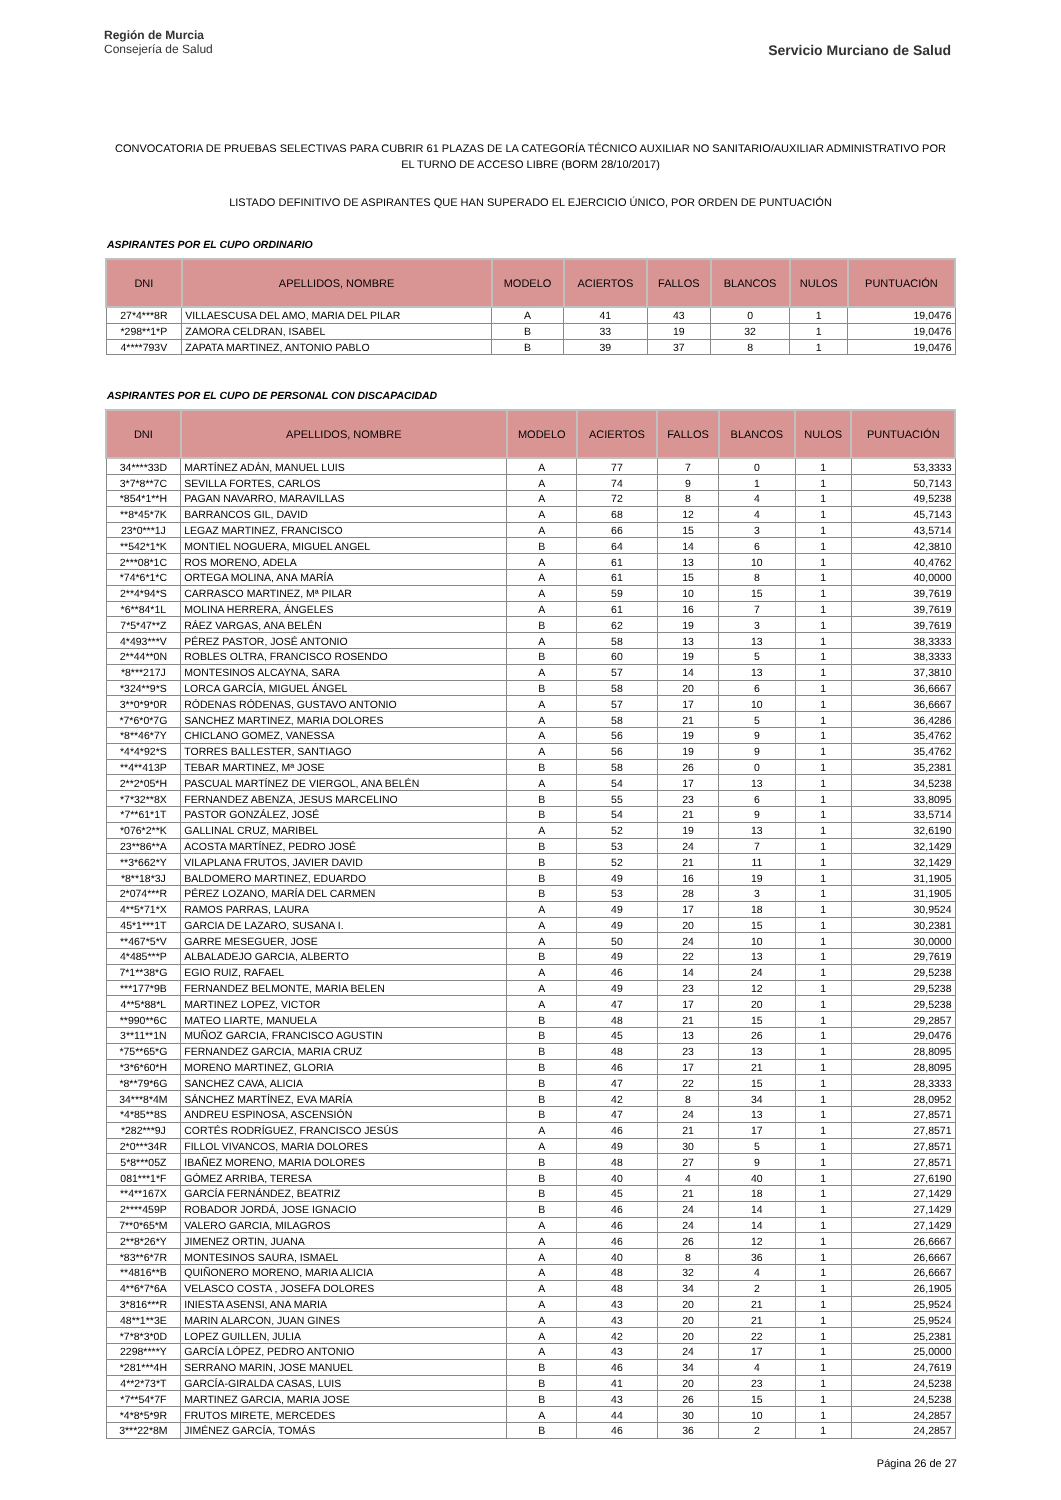Región de Murcia
Consejería de Salud
Servicio Murciano de Salud
CONVOCATORIA DE PRUEBAS SELECTIVAS PARA CUBRIR 61 PLAZAS DE LA CATEGORÍA TÉCNICO AUXILIAR NO SANITARIO/AUXILIAR ADMINISTRATIVO POR EL TURNO DE ACCESO LIBRE (BORM 28/10/2017)
LISTADO DEFINITIVO DE ASPIRANTES QUE HAN SUPERADO EL EJERCICIO ÚNICO, POR ORDEN DE PUNTUACIÓN
ASPIRANTES POR EL CUPO ORDINARIO
| DNI | APELLIDOS, NOMBRE | MODELO | ACIERTOS | FALLOS | BLANCOS | NULOS | PUNTUACIÓN |
| --- | --- | --- | --- | --- | --- | --- | --- |
| 27*4***8R | VILLAESCUSA DEL AMO, MARIA DEL PILAR | A | 41 | 43 | 0 | 1 | 19,0476 |
| *298**1*P | ZAMORA CELDRAN, ISABEL | B | 33 | 19 | 32 | 1 | 19,0476 |
| 4****793V | ZAPATA MARTINEZ, ANTONIO PABLO | B | 39 | 37 | 8 | 1 | 19,0476 |
ASPIRANTES POR EL CUPO DE PERSONAL CON DISCAPACIDAD
| DNI | APELLIDOS, NOMBRE | MODELO | ACIERTOS | FALLOS | BLANCOS | NULOS | PUNTUACIÓN |
| --- | --- | --- | --- | --- | --- | --- | --- |
| 34****33D | MARTÍNEZ ADÁN, MANUEL LUIS | A | 77 | 7 | 0 | 1 | 53,3333 |
| 3*7*8**7C | SEVILLA FORTES, CARLOS | A | 74 | 9 | 1 | 1 | 50,7143 |
| *854*1**H | PAGAN NAVARRO, MARAVILLAS | A | 72 | 8 | 4 | 1 | 49,5238 |
| **8*45*7K | BARRANCOS GIL, DAVID | A | 68 | 12 | 4 | 1 | 45,7143 |
| 23*0***1J | LEGAZ MARTINEZ, FRANCISCO | A | 66 | 15 | 3 | 1 | 43,5714 |
| **542*1*K | MONTIEL NOGUERA, MIGUEL ANGEL | B | 64 | 14 | 6 | 1 | 42,3810 |
| 2***08*1C | ROS MORENO, ADELA | A | 61 | 13 | 10 | 1 | 40,4762 |
| *74*6*1*C | ORTEGA MOLINA, ANA MARÍA | A | 61 | 15 | 8 | 1 | 40,0000 |
| 2**4*94*S | CARRASCO MARTINEZ, Mª PILAR | A | 59 | 10 | 15 | 1 | 39,7619 |
| *6**84*1L | MOLINA HERRERA, ÁNGELES | A | 61 | 16 | 7 | 1 | 39,7619 |
| 7*5*47**Z | RÁEZ VARGAS, ANA BELÉN | B | 62 | 19 | 3 | 1 | 39,7619 |
| 4*493***V | PÉREZ PASTOR, JOSÉ ANTONIO | A | 58 | 13 | 13 | 1 | 38,3333 |
| 2**44**0N | ROBLES OLTRA, FRANCISCO ROSENDO | B | 60 | 19 | 5 | 1 | 38,3333 |
| *8***217J | MONTESINOS ALCAYNA, SARA | A | 57 | 14 | 13 | 1 | 37,3810 |
| *324**9*S | LORCA GARCÍA, MIGUEL ÁNGEL | B | 58 | 20 | 6 | 1 | 36,6667 |
| 3**0*9*0R | RÓDENAS RÓDENAS, GUSTAVO ANTONIO | A | 57 | 17 | 10 | 1 | 36,6667 |
| *7*6*0*7G | SANCHEZ MARTINEZ, MARIA DOLORES | A | 58 | 21 | 5 | 1 | 36,4286 |
| *8**46*7Y | CHICLANO GOMEZ, VANESSA | A | 56 | 19 | 9 | 1 | 35,4762 |
| *4*4*92*S | TORRES BALLESTER, SANTIAGO | A | 56 | 19 | 9 | 1 | 35,4762 |
| **4**413P | TEBAR MARTINEZ, Mª JOSE | B | 58 | 26 | 0 | 1 | 35,2381 |
| 2**2*05*H | PASCUAL MARTÍNEZ DE VIERGOL, ANA BELÉN | A | 54 | 17 | 13 | 1 | 34,5238 |
| *7*32**8X | FERNANDEZ ABENZA, JESUS MARCELINO | B | 55 | 23 | 6 | 1 | 33,8095 |
| *7**61*1T | PASTOR GONZÁLEZ, JOSÉ | B | 54 | 21 | 9 | 1 | 33,5714 |
| *076*2**K | GALLINAL CRUZ, MARIBEL | A | 52 | 19 | 13 | 1 | 32,6190 |
| 23**86**A | ACOSTA MARTÍNEZ, PEDRO JOSÉ | B | 53 | 24 | 7 | 1 | 32,1429 |
| **3*662*Y | VILAPLANA FRUTOS, JAVIER DAVID | B | 52 | 21 | 11 | 1 | 32,1429 |
| *8**18*3J | BALDOMERO MARTINEZ, EDUARDO | B | 49 | 16 | 19 | 1 | 31,1905 |
| 2*074***R | PÉREZ LOZANO, MARÍA DEL CARMEN | B | 53 | 28 | 3 | 1 | 31,1905 |
| 4**5*71*X | RAMOS PARRAS, LAURA | A | 49 | 17 | 18 | 1 | 30,9524 |
| 45*1***1T | GARCIA DE LAZARO, SUSANA I. | A | 49 | 20 | 15 | 1 | 30,2381 |
| **467*5*V | GARRE MESEGUER, JOSE | A | 50 | 24 | 10 | 1 | 30,0000 |
| 4*485***P | ALBALADEJO GARCIA, ALBERTO | B | 49 | 22 | 13 | 1 | 29,7619 |
| 7*1**38*G | EGIO RUIZ, RAFAEL | A | 46 | 14 | 24 | 1 | 29,5238 |
| ***177*9B | FERNANDEZ BELMONTE, MARIA BELEN | A | 49 | 23 | 12 | 1 | 29,5238 |
| 4**5*88*L | MARTINEZ LOPEZ, VICTOR | A | 47 | 17 | 20 | 1 | 29,5238 |
| **990**6C | MATEO LIARTE, MANUELA | B | 48 | 21 | 15 | 1 | 29,2857 |
| 3**11**1N | MUÑOZ GARCIA, FRANCISCO AGUSTIN | B | 45 | 13 | 26 | 1 | 29,0476 |
| *75**65*G | FERNANDEZ GARCIA, MARIA CRUZ | B | 48 | 23 | 13 | 1 | 28,8095 |
| *3*6*60*H | MORENO MARTINEZ, GLORIA | B | 46 | 17 | 21 | 1 | 28,8095 |
| *8**79*6G | SANCHEZ CAVA, ALICIA | B | 47 | 22 | 15 | 1 | 28,3333 |
| 34***8*4M | SÁNCHEZ MARTÍNEZ, EVA MARÍA | B | 42 | 8 | 34 | 1 | 28,0952 |
| *4*85**8S | ANDREU ESPINOSA, ASCENSIÓN | B | 47 | 24 | 13 | 1 | 27,8571 |
| *282***9J | CORTÉS RODRÍGUEZ, FRANCISCO JESÚS | A | 46 | 21 | 17 | 1 | 27,8571 |
| 2*0***34R | FILLOL VIVANCOS, MARIA DOLORES | A | 49 | 30 | 5 | 1 | 27,8571 |
| 5*8***05Z | IBAÑEZ MORENO, MARIA DOLORES | B | 48 | 27 | 9 | 1 | 27,8571 |
| 081***1*F | GÓMEZ ARRIBA, TERESA | B | 40 | 4 | 40 | 1 | 27,6190 |
| **4**167X | GARCÍA FERNÁNDEZ, BEATRIZ | B | 45 | 21 | 18 | 1 | 27,1429 |
| 2****459P | ROBADOR JORDÁ, JOSE IGNACIO | B | 46 | 24 | 14 | 1 | 27,1429 |
| 7**0*65*M | VALERO GARCIA, MILAGROS | A | 46 | 24 | 14 | 1 | 27,1429 |
| 2**8*26*Y | JIMENEZ ORTIN, JUANA | A | 46 | 26 | 12 | 1 | 26,6667 |
| *83**6*7R | MONTESINOS SAURA, ISMAEL | A | 40 | 8 | 36 | 1 | 26,6667 |
| **4816**B | QUIÑONERO MORENO, MARIA ALICIA | A | 48 | 32 | 4 | 1 | 26,6667 |
| 4**6*7*6A | VELASCO COSTA , JOSEFA DOLORES | A | 48 | 34 | 2 | 1 | 26,1905 |
| 3*816***R | INIESTA ASENSI, ANA MARIA | A | 43 | 20 | 21 | 1 | 25,9524 |
| 48**1**3E | MARIN ALARCON, JUAN GINES | A | 43 | 20 | 21 | 1 | 25,9524 |
| *7*8*3*0D | LOPEZ GUILLEN, JULIA | A | 42 | 20 | 22 | 1 | 25,2381 |
| 2298****Y | GARCÍA LÓPEZ, PEDRO ANTONIO | A | 43 | 24 | 17 | 1 | 25,0000 |
| *281***4H | SERRANO MARIN, JOSE MANUEL | B | 46 | 34 | 4 | 1 | 24,7619 |
| 4**2*73*T | GARCÍA-GIRALDA CASAS, LUIS | B | 41 | 20 | 23 | 1 | 24,5238 |
| *7**54*7F | MARTINEZ GARCIA, MARIA JOSE | B | 43 | 26 | 15 | 1 | 24,5238 |
| *4*8*5*9R | FRUTOS MIRETE, MERCEDES | A | 44 | 30 | 10 | 1 | 24,2857 |
| 3***22*8M | JIMÉNEZ GARCÍA, TOMÁS | B | 46 | 36 | 2 | 1 | 24,2857 |
Página 26 de 27